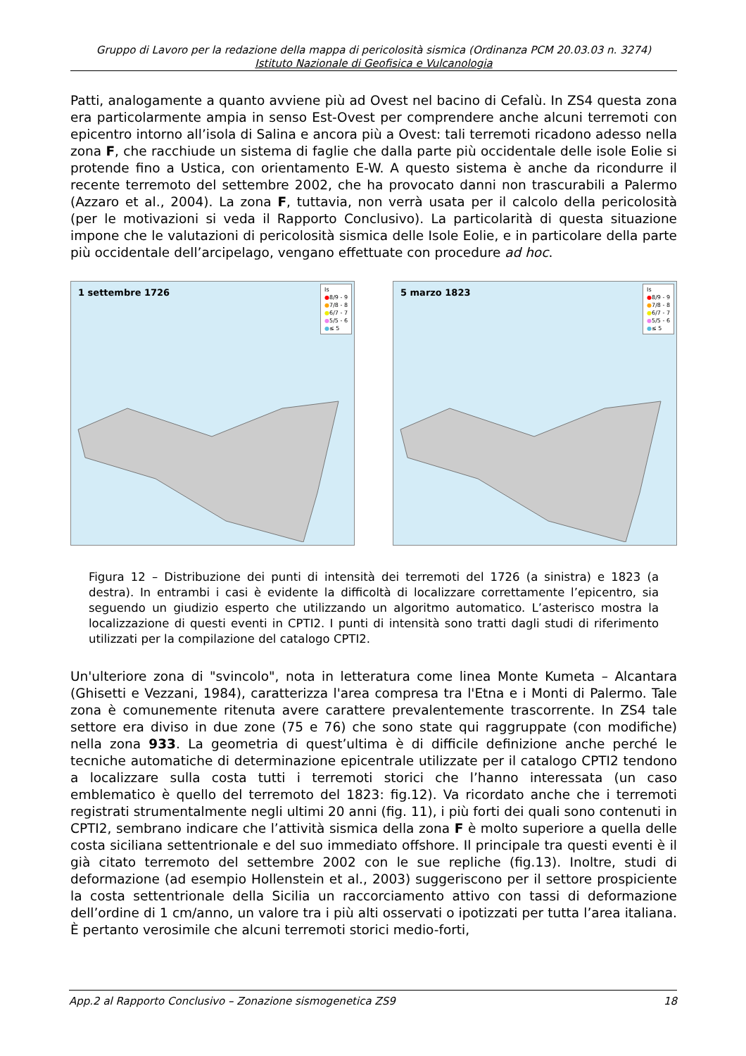Gruppo di Lavoro per la redazione della mappa di pericolosità sismica (Ordinanza PCM 20.03.03 n. 3274)
Istituto Nazionale di Geofisica e Vulcanologia
Patti, analogamente a quanto avviene più ad Ovest nel bacino di Cefalù. In ZS4 questa zona era particolarmente ampia in senso Est-Ovest per comprendere anche alcuni terremoti con epicentro intorno all’isola di Salina e ancora più a Ovest: tali terremoti ricadono adesso nella zona F, che racchiude un sistema di faglie che dalla parte più occidentale delle isole Eolie si protende fino a Ustica, con orientamento E-W. A questo sistema è anche da ricondurre il recente terremoto del settembre 2002, che ha provocato danni non trascurabili a Palermo (Azzaro et al., 2004). La zona F, tuttavia, non verrà usata per il calcolo della pericolosità (per le motivazioni si veda il Rapporto Conclusivo). La particolarità di questa situazione impone che le valutazioni di pericolosità sismica delle Isole Eolie, e in particolare della parte più occidentale dell’arcipelago, vengano effettuate con procedure ad hoc.
1 settembre 1726
Is
●8/9 - 9
●7/8 - 8
●6/7 - 7
●5/5 - 6
●≤ 5
5 marzo 1823
Is
●8/9 - 9
●7/8 - 8
●6/7 - 7
●5/5 - 6
●≤ 5
Figura 12 – Distribuzione dei punti di intensità dei terremoti del 1726 (a sinistra) e 1823 (a destra). In entrambi i casi è evidente la difficoltà di localizzare correttamente l’epicentro, sia seguendo un giudizio esperto che utilizzando un algoritmo automatico. L’asterisco mostra la localizzazione di questi eventi in CPTI2. I punti di intensità sono tratti dagli studi di riferimento utilizzati per la compilazione del catalogo CPTI2.
Un'ulteriore zona di "svincolo", nota in letteratura come linea Monte Kumeta – Alcantara (Ghisetti e Vezzani, 1984), caratterizza l'area compresa tra l'Etna e i Monti di Palermo. Tale zona è comunemente ritenuta avere carattere prevalentemente trascorrente. In ZS4 tale settore era diviso in due zone (75 e 76) che sono state qui raggruppate (con modifiche) nella zona 933. La geometria di quest’ultima è di difficile definizione anche perché le tecniche automatiche di determinazione epicentrale utilizzate per il catalogo CPTI2 tendono a localizzare sulla costa tutti i terremoti storici che l’hanno interessata (un caso emblematico è quello del terremoto del 1823: fig.12). Va ricordato anche che i terremoti registrati strumentalmente negli ultimi 20 anni (fig. 11), i più forti dei quali sono contenuti in CPTI2, sembrano indicare che l’attività sismica della zona F è molto superiore a quella delle costa siciliana settentrionale e del suo immediato offshore. Il principale tra questi eventi è il già citato terremoto del settembre 2002 con le sue repliche (fig.13). Inoltre, studi di deformazione (ad esempio Hollenstein et al., 2003) suggeriscono per il settore prospiciente la costa settentrionale della Sicilia un raccorciamento attivo con tassi di deformazione dell’ordine di 1 cm/anno, un valore tra i più alti osservati o ipotizzati per tutta l’area italiana. È pertanto verosimile che alcuni terremoti storici medio-forti,
App.2 al Rapporto Conclusivo – Zonazione sismogenetica ZS9 18